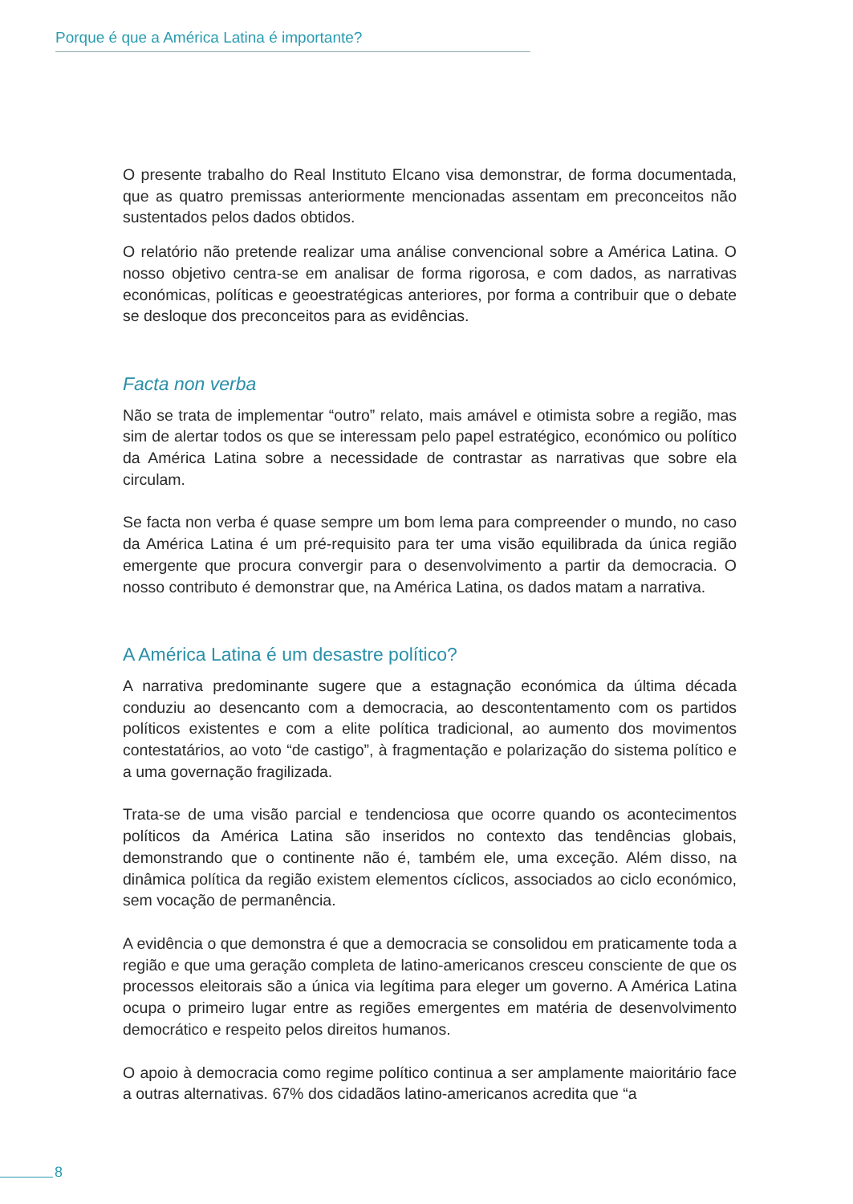Porque é que a América Latina é importante?
O presente trabalho do Real Instituto Elcano visa demonstrar, de forma documentada, que as quatro premissas anteriormente mencionadas assentam em preconceitos não sustentados pelos dados obtidos.
O relatório não pretende realizar uma análise convencional sobre a América Latina. O nosso objetivo centra-se em analisar de forma rigorosa, e com dados, as narrativas económicas, políticas e geoestratégicas anteriores, por forma a contribuir que o debate se desloque dos preconceitos para as evidências.
Facta non verba
Não se trata de implementar “outro” relato, mais amável e otimista sobre a região, mas sim de alertar todos os que se interessam pelo papel estratégico, económico ou político da América Latina sobre a necessidade de contrastar as narrativas que sobre ela circulam.
Se facta non verba é quase sempre um bom lema para compreender o mundo, no caso da América Latina é um pré-requisito para ter uma visão equilibrada da única região emergente que procura convergir para o desenvolvimento a partir da democracia. O nosso contributo é demonstrar que, na América Latina, os dados matam a narrativa.
A América Latina é um desastre político?
A narrativa predominante sugere que a estagnação económica da última década conduziu ao desencanto com a democracia, ao descontentamento com os partidos políticos existentes e com a elite política tradicional, ao aumento dos movimentos contestatários, ao voto “de castigo”, à fragmentação e polarização do sistema político e a uma governação fragilizada.
Trata-se de uma visão parcial e tendenciosa que ocorre quando os acontecimentos políticos da América Latina são inseridos no contexto das tendências globais, demonstrando que o continente não é, também ele, uma exceção. Além disso, na dinâmica política da região existem elementos cíclicos, associados ao ciclo económico, sem vocação de permanência.
A evidência o que demonstra é que a democracia se consolidou em praticamente toda a região e que uma geração completa de latino-americanos cresceu consciente de que os processos eleitorais são a única via legítima para eleger um governo. A América Latina ocupa o primeiro lugar entre as regiões emergentes em matéria de desenvolvimento democrático e respeito pelos direitos humanos.
O apoio à democracia como regime político continua a ser amplamente maioritário face a outras alternativas. 67% dos cidadãos latino-americanos acredita que “a
8